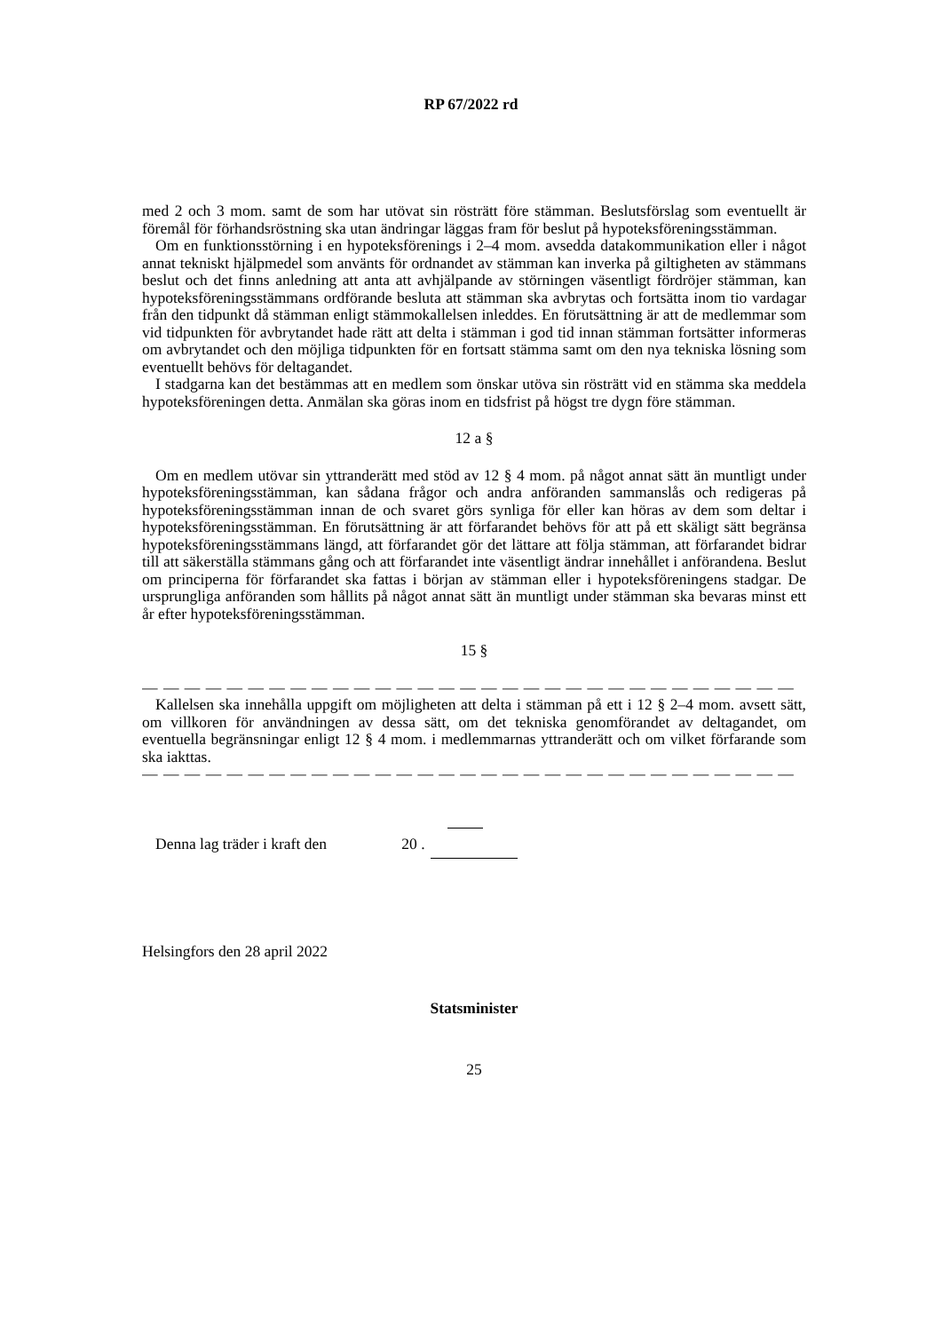RP 67/2022 rd
med 2 och 3 mom. samt de som har utövat sin rösträtt före stämman. Beslutsförslag som eventuellt är föremål för förhandsröstning ska utan ändringar läggas fram för beslut på hypoteksföreningsstämman.
Om en funktionsstörning i en hypoteksförenings i 2–4 mom. avsedda datakommunikation eller i något annat tekniskt hjälpmedel som använts för ordnandet av stämman kan inverka på giltigheten av stämmans beslut och det finns anledning att anta att avhjälpande av störningen väsentligt fördröjer stämman, kan hypoteksföreningsstämmans ordförande besluta att stämman ska avbrytas och fortsätta inom tio vardagar från den tidpunkt då stämman enligt stämmokallelsen inleddes. En förutsättning är att de medlemmar som vid tidpunkten för avbrytandet hade rätt att delta i stämman i god tid innan stämman fortsätter informeras om avbrytandet och den möjliga tidpunkten för en fortsatt stämma samt om den nya tekniska lösning som eventuellt behövs för deltagandet.
I stadgarna kan det bestämmas att en medlem som önskar utöva sin rösträtt vid en stämma ska meddela hypoteksföreningen detta. Anmälan ska göras inom en tidsfrist på högst tre dygn före stämman.
12 a §
Om en medlem utövar sin yttranderätt med stöd av 12 § 4 mom. på något annat sätt än muntligt under hypoteksföreningsstämman, kan sådana frågor och andra anföranden sammanslås och redigeras på hypoteksföreningsstämman innan de och svaret görs synliga för eller kan höras av dem som deltar i hypoteksföreningsstämman. En förutsättning är att förfarandet behövs för att på ett skäligt sätt begränsa hypoteksföreningsstämmans längd, att förfarandet gör det lättare att följa stämman, att förfarandet bidrar till att säkerställa stämmans gång och att förfarandet inte väsentligt ändrar innehållet i anförandena. Beslut om principerna för förfarandet ska fattas i början av stämman eller i hypoteksföreningens stadgar. De ursprungliga anföranden som hållits på något annat sätt än muntligt under stämman ska bevaras minst ett år efter hypoteksföreningsstämman.
15 §
— — — — — — — — — — — — — — — — — — — — — — — — — — — — — — —
Kallelsen ska innehålla uppgift om möjligheten att delta i stämman på ett i 12 § 2–4 mom. avsett sätt, om villkoren för användningen av dessa sätt, om det tekniska genomförandet av deltagandet, om eventuella begränsningar enligt 12 § 4 mom. i medlemmarnas yttranderätt och om vilket förfarande som ska iakttas.
— — — — — — — — — — — — — — — — — — — — — — — — — — — — — — —
Denna lag träder i kraft den 20 .
Helsingfors den 28 april 2022
Statsminister
25